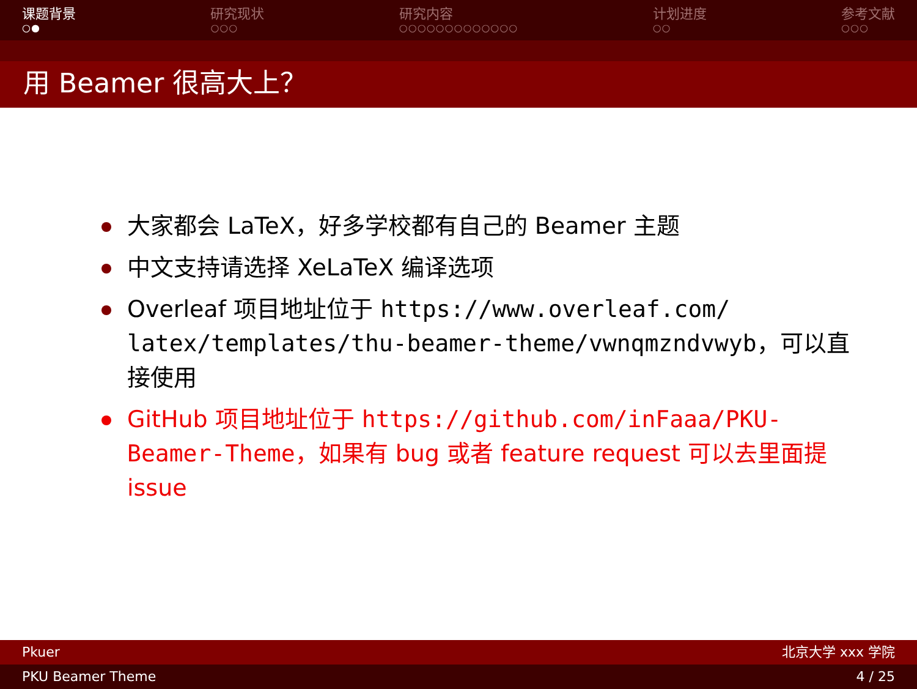课题背景
○●
研究现状
○○○
研究内容
○○○○○○○○○○○○○
计划进度
○○
参考文献
○○○
用 Beamer 很高大上？
大家都会 LaTeX，好多学校都有自己的 Beamer 主题
中文支持请选择 XeLaTeX 编译选项
Overleaf 项目地址位于 https://www.overleaf.com/ latex/templates/thu-beamer-theme/vwnqmzndvwyb，可以直接使用
GitHub 项目地址位于 https://github.com/inFaaa/PKU-Beamer-Theme，如果有 bug 或者 feature request 可以去里面提 issue
Pkuer 北京大学 xxx 学院
PKU Beamer Theme 4 / 25